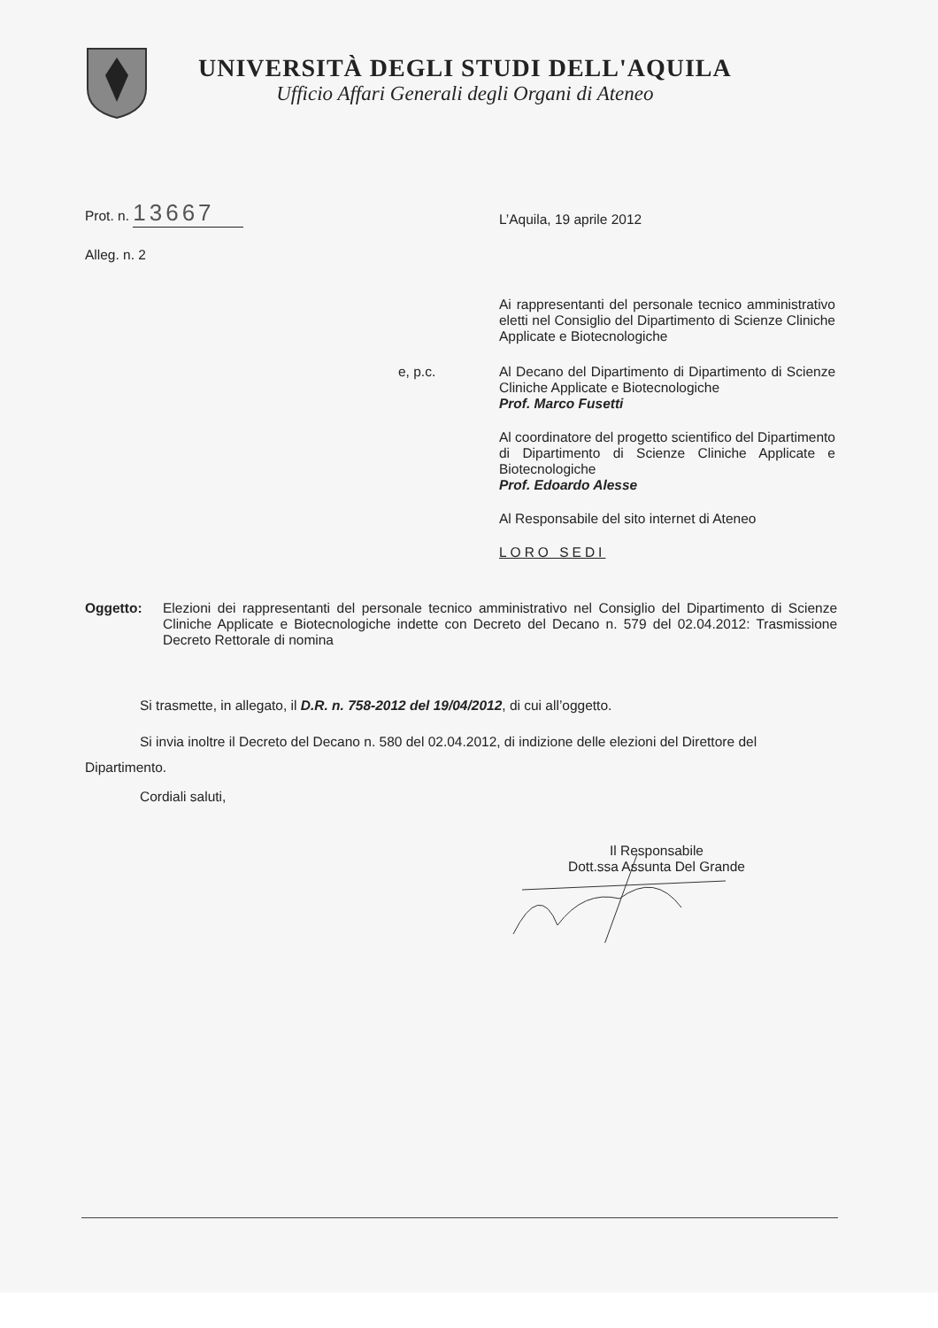UNIVERSITÀ DEGLI STUDI DELL'AQUILA
Ufficio Affari Generali degli Organi di Ateneo
Prot. n. 13667
L’Aquila, 19 aprile 2012
Alleg. n. 2
Ai rappresentanti del personale tecnico amministrativo eletti nel Consiglio del Dipartimento di Scienze Cliniche Applicate e Biotecnologiche
e, p.c. Al Decano del Dipartimento di Dipartimento di Scienze Cliniche Applicate e Biotecnologiche
Prof. Marco Fusetti
Al coordinatore del progetto scientifico del Dipartimento di Dipartimento di Scienze Cliniche Applicate e Biotecnologiche
Prof. Edoardo Alesse
Al Responsabile del sito internet di Ateneo
LORO SEDI
Oggetto: Elezioni dei rappresentanti del personale tecnico amministrativo nel Consiglio del Dipartimento di Scienze Cliniche Applicate e Biotecnologiche indette con Decreto del Decano n. 579 del 02.04.2012: Trasmissione Decreto Rettorale di nomina
Si trasmette, in allegato, il D.R. n. 758-2012 del 19/04/2012, di cui all’oggetto.
Si invia inoltre il Decreto del Decano n. 580 del 02.04.2012, di indizione delle elezioni del Direttore del Dipartimento.
Cordiali saluti,
Il Responsabile
Dott.ssa Assunta Del Grande